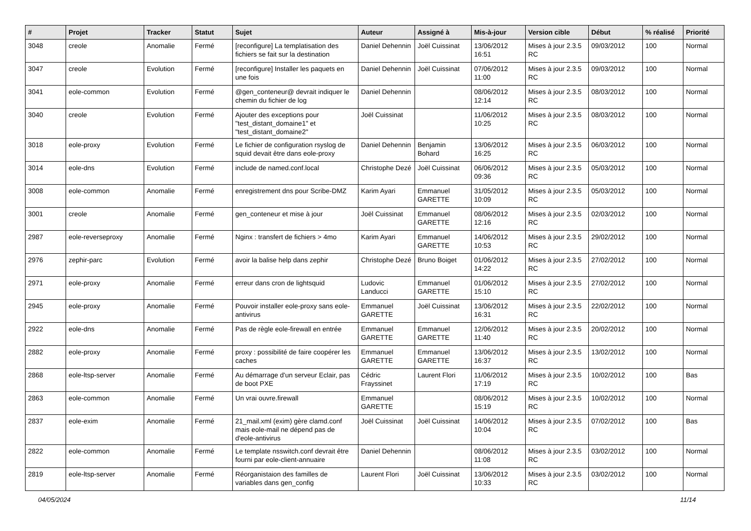| # | Projet | Tracker | Statut | Sujet | Auteur | Assigné à | Mis-à-jour | Version cible | Début | % réalisé | Priorité |
| --- | --- | --- | --- | --- | --- | --- | --- | --- | --- | --- | --- |
| 3048 | creole | Anomalie | Fermé | [reconfigure] La templatisation des fichiers se fait sur la destination | Daniel Dehennin | Joël Cuissinat | 13/06/2012 16:51 | Mises à jour 2.3.5 RC | 09/03/2012 | 100 | Normal |
| 3047 | creole | Evolution | Fermé | [reconfigure] Installer les paquets en une fois | Daniel Dehennin | Joël Cuissinat | 07/06/2012 11:00 | Mises à jour 2.3.5 RC | 09/03/2012 | 100 | Normal |
| 3041 | eole-common | Evolution | Fermé | @gen_conteneur@ devrait indiquer le chemin du fichier de log | Daniel Dehennin | | 08/06/2012 12:14 | Mises à jour 2.3.5 RC | 08/03/2012 | 100 | Normal |
| 3040 | creole | Evolution | Fermé | Ajouter des exceptions pour "test_distant_domaine1" et "test_distant_domaine2" | Joël Cuissinat | | 11/06/2012 10:25 | Mises à jour 2.3.5 RC | 08/03/2012 | 100 | Normal |
| 3018 | eole-proxy | Evolution | Fermé | Le fichier de configuration rsyslog de squid devait être dans eole-proxy | Daniel Dehennin | Benjamin Bohard | 13/06/2012 16:25 | Mises à jour 2.3.5 RC | 06/03/2012 | 100 | Normal |
| 3014 | eole-dns | Evolution | Fermé | include de named.conf.local | Christophe Dezé | Joël Cuissinat | 06/06/2012 09:36 | Mises à jour 2.3.5 RC | 05/03/2012 | 100 | Normal |
| 3008 | eole-common | Anomalie | Fermé | enregistrement dns pour Scribe-DMZ | Karim Ayari | Emmanuel GARETTE | 31/05/2012 10:09 | Mises à jour 2.3.5 RC | 05/03/2012 | 100 | Normal |
| 3001 | creole | Anomalie | Fermé | gen_conteneur et mise à jour | Joël Cuissinat | Emmanuel GARETTE | 08/06/2012 12:16 | Mises à jour 2.3.5 RC | 02/03/2012 | 100 | Normal |
| 2987 | eole-reverseproxy | Anomalie | Fermé | Nginx : transfert de fichiers > 4mo | Karim Ayari | Emmanuel GARETTE | 14/06/2012 10:53 | Mises à jour 2.3.5 RC | 29/02/2012 | 100 | Normal |
| 2976 | zephir-parc | Evolution | Fermé | avoir la balise help dans zephir | Christophe Dezé | Bruno Boiget | 01/06/2012 14:22 | Mises à jour 2.3.5 RC | 27/02/2012 | 100 | Normal |
| 2971 | eole-proxy | Anomalie | Fermé | erreur dans cron de lightsquid | Ludovic Landucci | Emmanuel GARETTE | 01/06/2012 15:10 | Mises à jour 2.3.5 RC | 27/02/2012 | 100 | Normal |
| 2945 | eole-proxy | Anomalie | Fermé | Pouvoir installer eole-proxy sans eole-antivirus | Emmanuel GARETTE | Joël Cuissinat | 13/06/2012 16:31 | Mises à jour 2.3.5 RC | 22/02/2012 | 100 | Normal |
| 2922 | eole-dns | Anomalie | Fermé | Pas de règle eole-firewall en entrée | Emmanuel GARETTE | Emmanuel GARETTE | 12/06/2012 11:40 | Mises à jour 2.3.5 RC | 20/02/2012 | 100 | Normal |
| 2882 | eole-proxy | Anomalie | Fermé | proxy : possibilité de faire coopérer les caches | Emmanuel GARETTE | Emmanuel GARETTE | 13/06/2012 16:37 | Mises à jour 2.3.5 RC | 13/02/2012 | 100 | Normal |
| 2868 | eole-ltsp-server | Anomalie | Fermé | Au démarrage d'un serveur Eclair, pas de boot PXE | Cédric Frayssinet | Laurent Flori | 11/06/2012 17:19 | Mises à jour 2.3.5 RC | 10/02/2012 | 100 | Bas |
| 2863 | eole-common | Anomalie | Fermé | Un vrai ouvre.firewall | Emmanuel GARETTE | | 08/06/2012 15:19 | Mises à jour 2.3.5 RC | 10/02/2012 | 100 | Normal |
| 2837 | eole-exim | Anomalie | Fermé | 21_mail.xml (exim) gère clamd.conf mais eole-mail ne dépend pas de d'eole-antivirus | Joël Cuissinat | Joël Cuissinat | 14/06/2012 10:04 | Mises à jour 2.3.5 RC | 07/02/2012 | 100 | Bas |
| 2822 | eole-common | Anomalie | Fermé | Le template nsswitch.conf devrait être fourni par eole-client-annuaire | Daniel Dehennin | | 08/06/2012 11:08 | Mises à jour 2.3.5 RC | 03/02/2012 | 100 | Normal |
| 2819 | eole-ltsp-server | Anomalie | Fermé | Réorganistaion des familles de variables dans gen_config | Laurent Flori | Joël Cuissinat | 13/06/2012 10:33 | Mises à jour 2.3.5 RC | 03/02/2012 | 100 | Normal |
04/05/2024 11/14